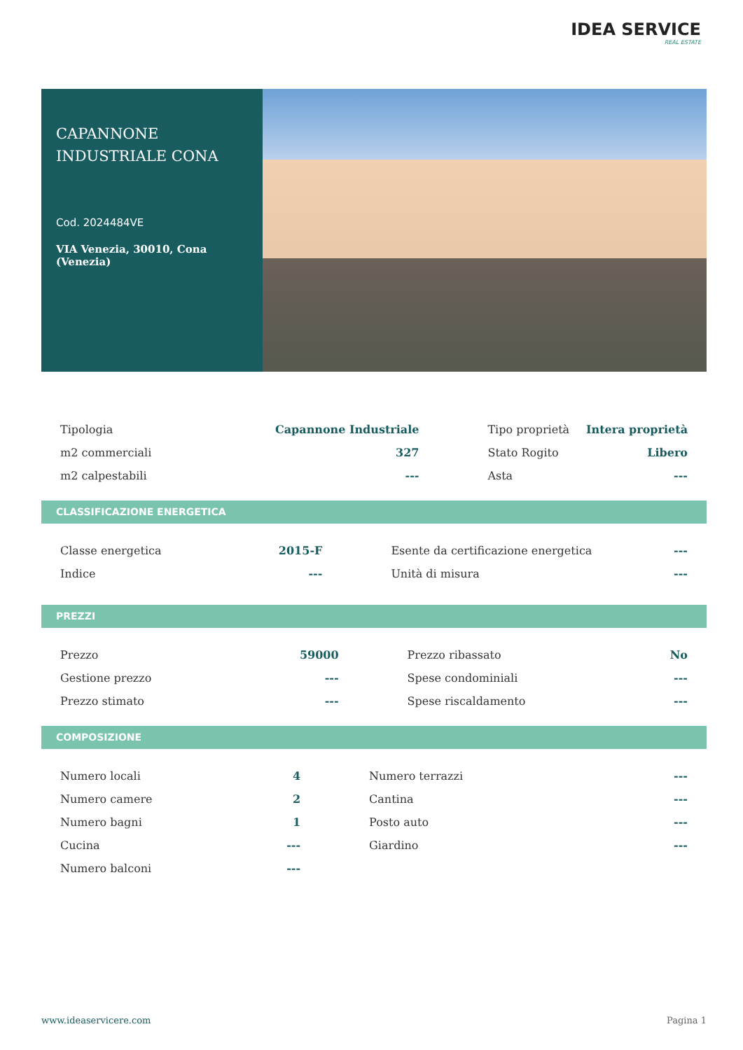IDEA SERVICE
REAL ESTATE
CAPANNONE
INDUSTRIALE CONA
Cod. 2024484VE
VIA Venezia, 30010, Cona (Venezia)
| Tipologia | Capannone Industriale | | Tipo proprietà | Intera proprietà |
| m2 commerciali | 327 | | Stato Rogito | Libero |
| m2 calpestabili | --- | | Asta | --- |
CLASSIFICAZIONE ENERGETICA
| Classe energetica | 2015-F | | Esente da certificazione energetica | --- |
| Indice | --- | | Unità di misura | --- |
PREZZI
| Prezzo | 59000 | | Prezzo ribassato | No |
| Gestione prezzo | --- | | Spese condominiali | --- |
| Prezzo stimato | --- | | Spese riscaldamento | --- |
COMPOSIZIONE
| Numero locali | 4 | | Numero terrazzi | --- |
| Numero camere | 2 | | Cantina | --- |
| Numero bagni | 1 | | Posto auto | --- |
| Cucina | --- | | Giardino | --- |
| Numero balconi | --- | | | |
www.ideaservicere.com Pagina 1